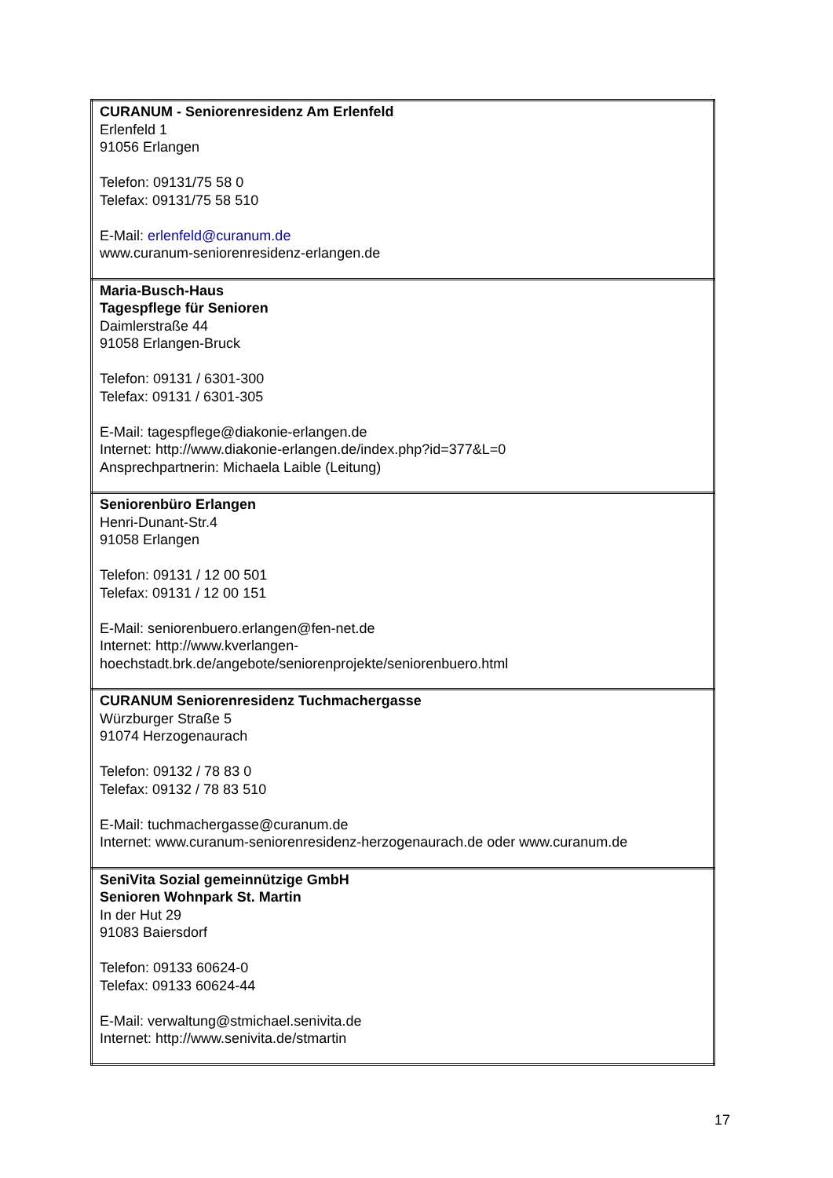| CURANUM - Seniorenresidenz Am Erlenfeld Erlenfeld 1 91056 Erlangen Telefon: 09131/75 58 0 Telefax: 09131/75 58 510 E-Mail: erlenfeld@curanum.de www.curanum-seniorenresidenz-erlangen.de |
| Maria-Busch-Haus Tagespflege für Senioren Daimlerstraße 44 91058 Erlangen-Bruck Telefon: 09131 / 6301-300 Telefax: 09131 / 6301-305 E-Mail: tagespflege@diakonie-erlangen.de Internet: http://www.diakonie-erlangen.de/index.php?id=377&L=0 Ansprechpartnerin: Michaela Laible (Leitung) |
| Seniorenbüro Erlangen Henri-Dunant-Str.4 91058 Erlangen Telefon: 09131 / 12 00 501 Telefax: 09131 / 12 00 151 E-Mail: seniorenbuero.erlangen@fen-net.de Internet: http://www.kverlangen- hoechstadt.brk.de/angebote/seniorenprojekte/seniorenbuero.html |
| CURANUM Seniorenresidenz Tuchmachergasse Würzburger Straße 5 91074 Herzogenaurach Telefon: 09132 / 78 83 0 Telefax: 09132 / 78 83 510 E-Mail: tuchmachergasse@curanum.de Internet: www.curanum-seniorenresidenz-herzogenaurach.de oder www.curanum.de |
| SeniVita Sozial gemeinnützige GmbH Senioren Wohnpark St. Martin In der Hut 29 91083 Baiersdorf Telefon: 09133 60624-0 Telefax: 09133 60624-44 E-Mail: verwaltung@stmichael.senivita.de Internet: http://www.senivita.de/stmartin |
17